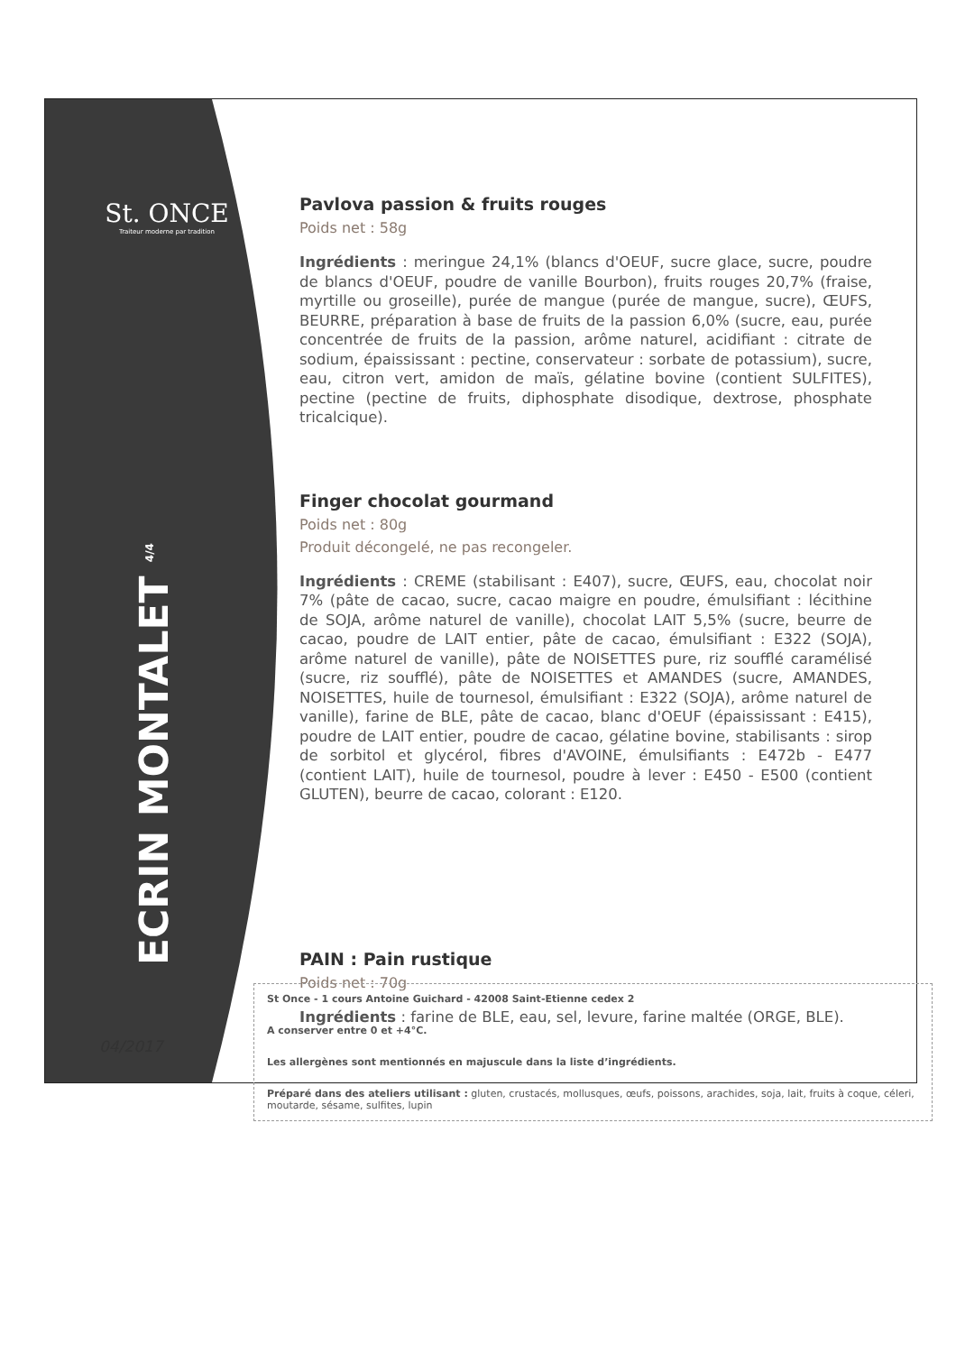St. ONCE
Traiteur moderne par tradition
ECRIN MONTALET <sup>4/4</sup>
04/2017
Pavlova passion & fruits rouges
Poids net : 58g
Ingrédients : meringue 24,1% (blancs d'OEUF, sucre glace, sucre, poudre de blancs d'OEUF, poudre de vanille Bourbon), fruits rouges 20,7% (fraise, myrtille ou groseille), purée de mangue (purée de mangue, sucre), ŒUFS, BEURRE, préparation à base de fruits de la passion 6,0% (sucre, eau, purée concentrée de fruits de la passion, arôme naturel, acidifiant : citrate de sodium, épaississant : pectine, conservateur : sorbate de potassium), sucre, eau, citron vert, amidon de maïs, gélatine bovine (contient SULFITES), pectine (pectine de fruits, diphosphate disodique, dextrose, phosphate tricalcique).
Finger chocolat gourmand
Poids net : 80g
Produit décongelé, ne pas recongeler.
Ingrédients : CREME (stabilisant : E407), sucre, ŒUFS, eau, chocolat noir 7% (pâte de cacao, sucre, cacao maigre en poudre, émulsifiant : lécithine de SOJA, arôme naturel de vanille), chocolat LAIT 5,5% (sucre, beurre de cacao, poudre de LAIT entier, pâte de cacao, émulsifiant : E322 (SOJA), arôme naturel de vanille), pâte de NOISETTES pure, riz soufflé caramélisé (sucre, riz soufflé), pâte de NOISETTES et AMANDES (sucre, AMANDES, NOISETTES, huile de tournesol, émulsifiant : E322 (SOJA), arôme naturel de vanille), farine de BLE, pâte de cacao, blanc d'OEUF (épaississant : E415), poudre de LAIT entier, poudre de cacao, gélatine bovine, stabilisants : sirop de sorbitol et glycérol, fibres d'AVOINE, émulsifiants : E472b - E477 (contient LAIT), huile de tournesol, poudre à lever : E450 - E500 (contient GLUTEN), beurre de cacao, colorant : E120.
PAIN : Pain rustique
Poids net : 70g
Ingrédients : farine de BLE, eau, sel, levure, farine maltée (ORGE, BLE).
St Once - 1 cours Antoine Guichard - 42008 Saint-Etienne cedex 2
A conserver entre 0 et +4°C.
Les allergènes sont mentionnés en majuscule dans la liste d’ingrédients.
Préparé dans des ateliers utilisant : gluten, crustacés, mollusques, œufs, poissons, arachides, soja, lait, fruits à coque, céleri, moutarde, sésame, sulfites, lupin